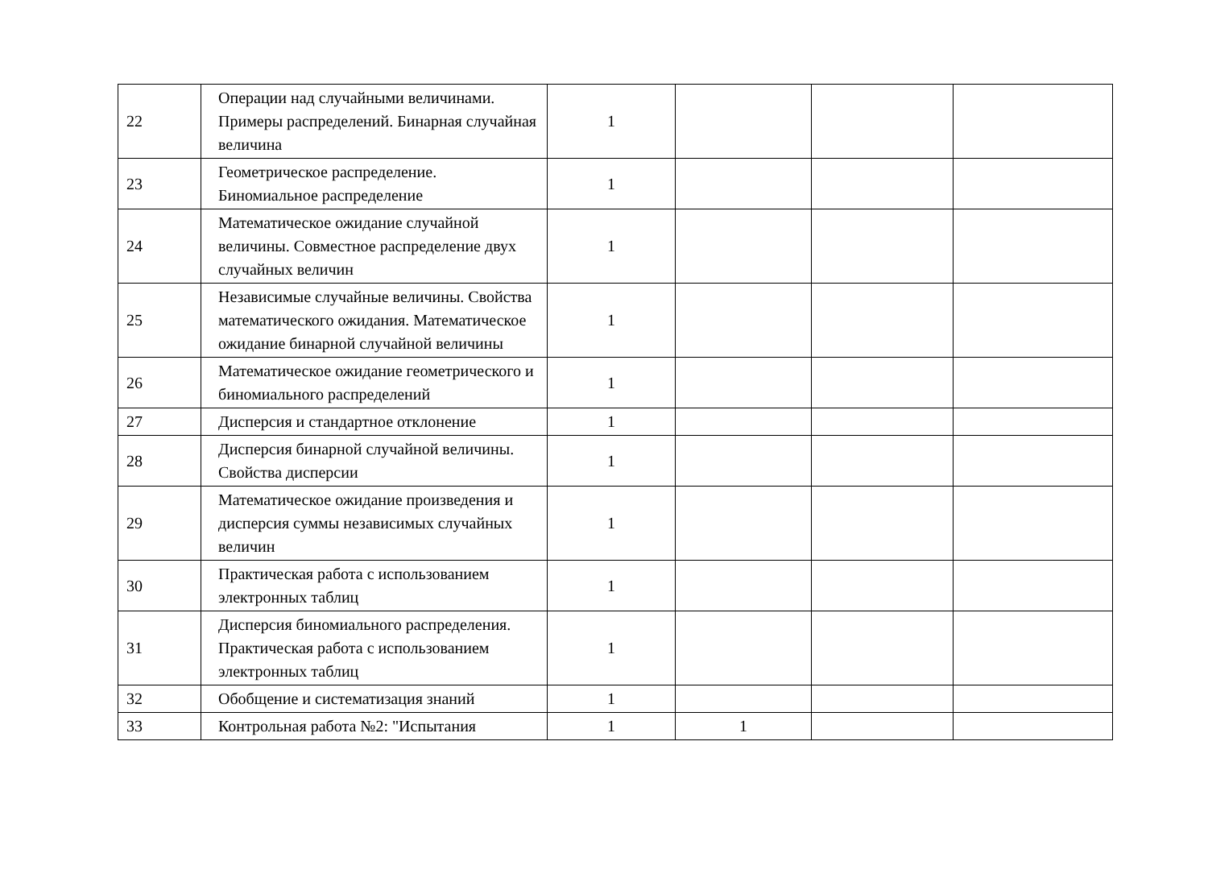| 22 | Операции над случайными величинами. Примеры распределений. Бинарная случайная величина | 1 | | | |
| 23 | Геометрическое распределение. Биномиальное распределение | 1 | | | |
| 24 | Математическое ожидание случайной величины. Совместное распределение двух случайных величин | 1 | | | |
| 25 | Независимые случайные величины. Свойства математического ожидания. Математическое ожидание бинарной случайной величины | 1 | | | |
| 26 | Математическое ожидание геометрического и биномиального распределений | 1 | | | |
| 27 | Дисперсия и стандартное отклонение | 1 | | | |
| 28 | Дисперсия бинарной случайной величины. Свойства дисперсии | 1 | | | |
| 29 | Математическое ожидание произведения и дисперсия суммы независимых случайных величин | 1 | | | |
| 30 | Практическая работа с использованием электронных таблиц | 1 | | | |
| 31 | Дисперсия биномиального распределения. Практическая работа с использованием электронных таблиц | 1 | | | |
| 32 | Обобщение и систематизация знаний | 1 | | | |
| 33 | Контрольная работа №2: "Испытания | 1 | 1 | | |